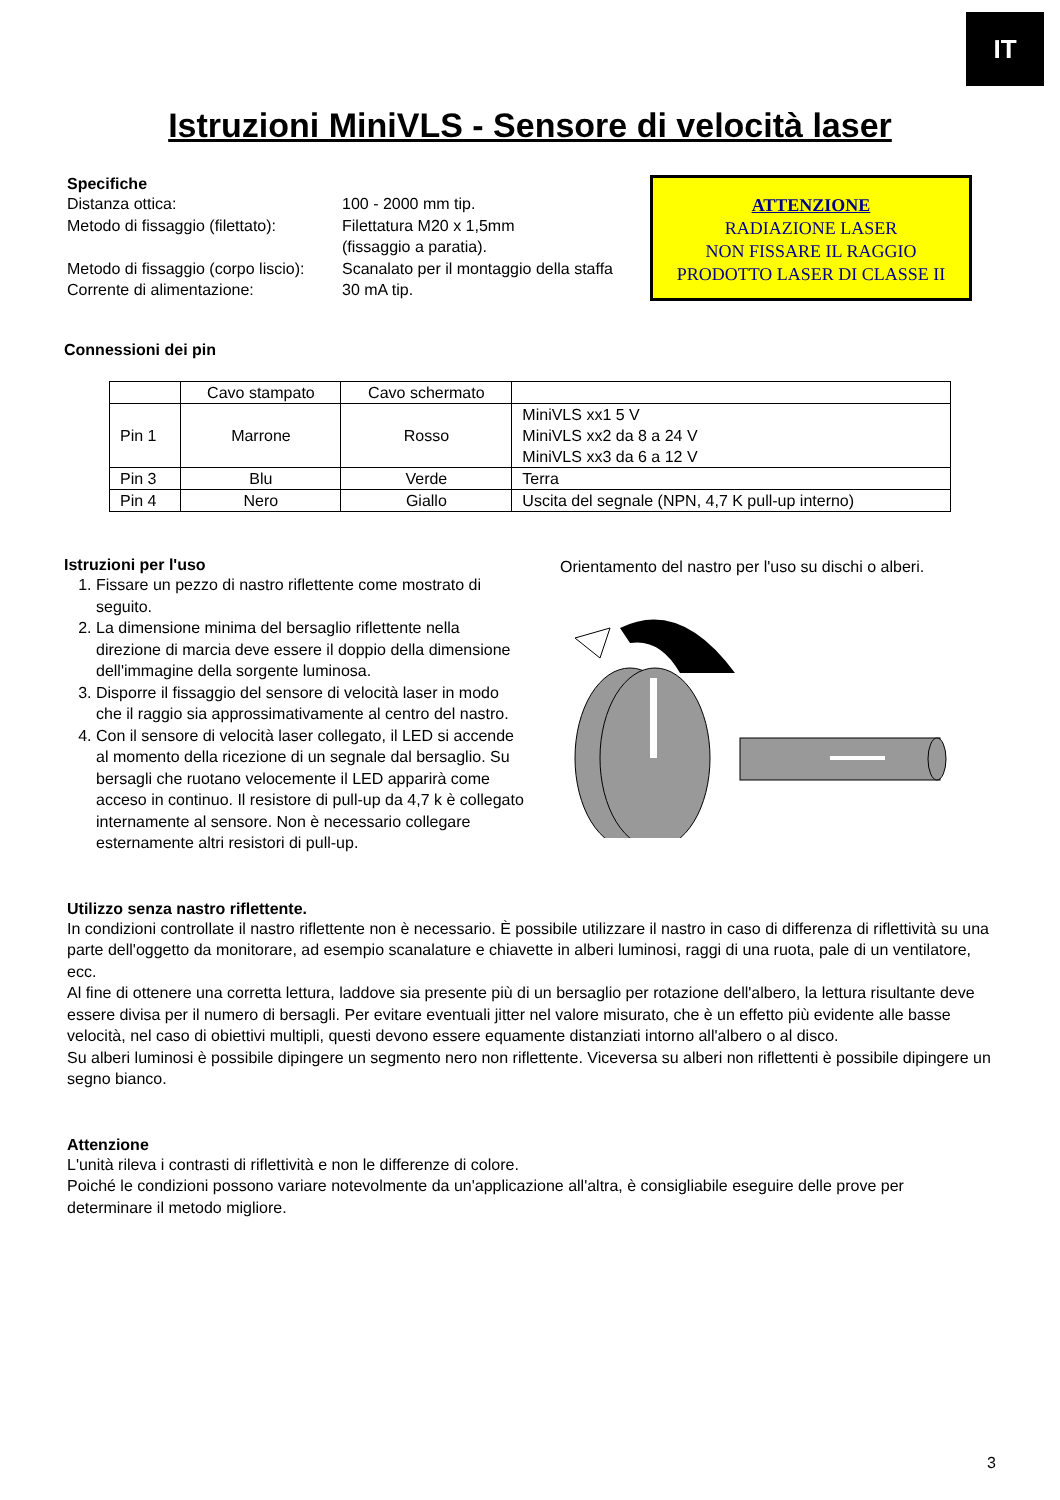IT
Istruzioni MiniVLS - Sensore di velocità laser
Specifiche
Distanza ottica: 100 - 2000 mm tip. Metodo di fissaggio (filettato): Filettatura M20 x 1,5mm
(fissaggio a paratia). Metodo di fissaggio (corpo liscio): Scanalato per il montaggio della staffa Corrente di alimentazione: 30 mA tip.
ATTENZIONE
RADIAZIONE LASER
NON FISSARE IL RAGGIO
PRODOTTO LASER DI CLASSE II
Connessioni dei pin
| | Cavo stampato | Cavo schermato | |
| Pin 1 | Marrone | Rosso | MiniVLS xx1 5 V MiniVLS xx2 da 8 a 24 V MiniVLS xx3 da 6 a 12 V |
| Pin 3 | Blu | Verde | Terra |
| Pin 4 | Nero | Giallo | Uscita del segnale (NPN, 4,7 K pull-up interno) |
Istruzioni per l'uso
1. Fissare un pezzo di nastro riflettente come mostrato di seguito.
2. La dimensione minima del bersaglio riflettente nella direzione di marcia deve essere il doppio della dimensione dell'immagine della sorgente luminosa.
3. Disporre il fissaggio del sensore di velocità laser in modo che il raggio sia approssimativamente al centro del nastro.
4. Con il sensore di velocità laser collegato, il LED si accende al momento della ricezione di un segnale dal bersaglio. Su bersagli che ruotano velocemente il LED apparirà come acceso in continuo. Il resistore di pull-up da 4,7 k è collegato internamente al sensore. Non è necessario collegare esternamente altri resistori di pull-up.
Orientamento del nastro per l'uso su dischi o alberi.
Utilizzo senza nastro riflettente.
In condizioni controllate il nastro riflettente non è necessario. È possibile utilizzare il nastro in caso di differenza di riflettività su una parte dell'oggetto da monitorare, ad esempio scanalature e chiavette in alberi luminosi, raggi di una ruota, pale di un ventilatore, ecc.
Al fine di ottenere una corretta lettura, laddove sia presente più di un bersaglio per rotazione dell'albero, la lettura risultante deve essere divisa per il numero di bersagli. Per evitare eventuali jitter nel valore misurato, che è un effetto più evidente alle basse velocità, nel caso di obiettivi multipli, questi devono essere equamente distanziati intorno all'albero o al disco.
Su alberi luminosi è possibile dipingere un segmento nero non riflettente. Viceversa su alberi non riflettenti è possibile dipingere un segno bianco.
Attenzione
L'unità rileva i contrasti di riflettività e non le differenze di colore.
Poiché le condizioni possono variare notevolmente da un'applicazione all'altra, è consigliabile eseguire delle prove per determinare il metodo migliore.
3